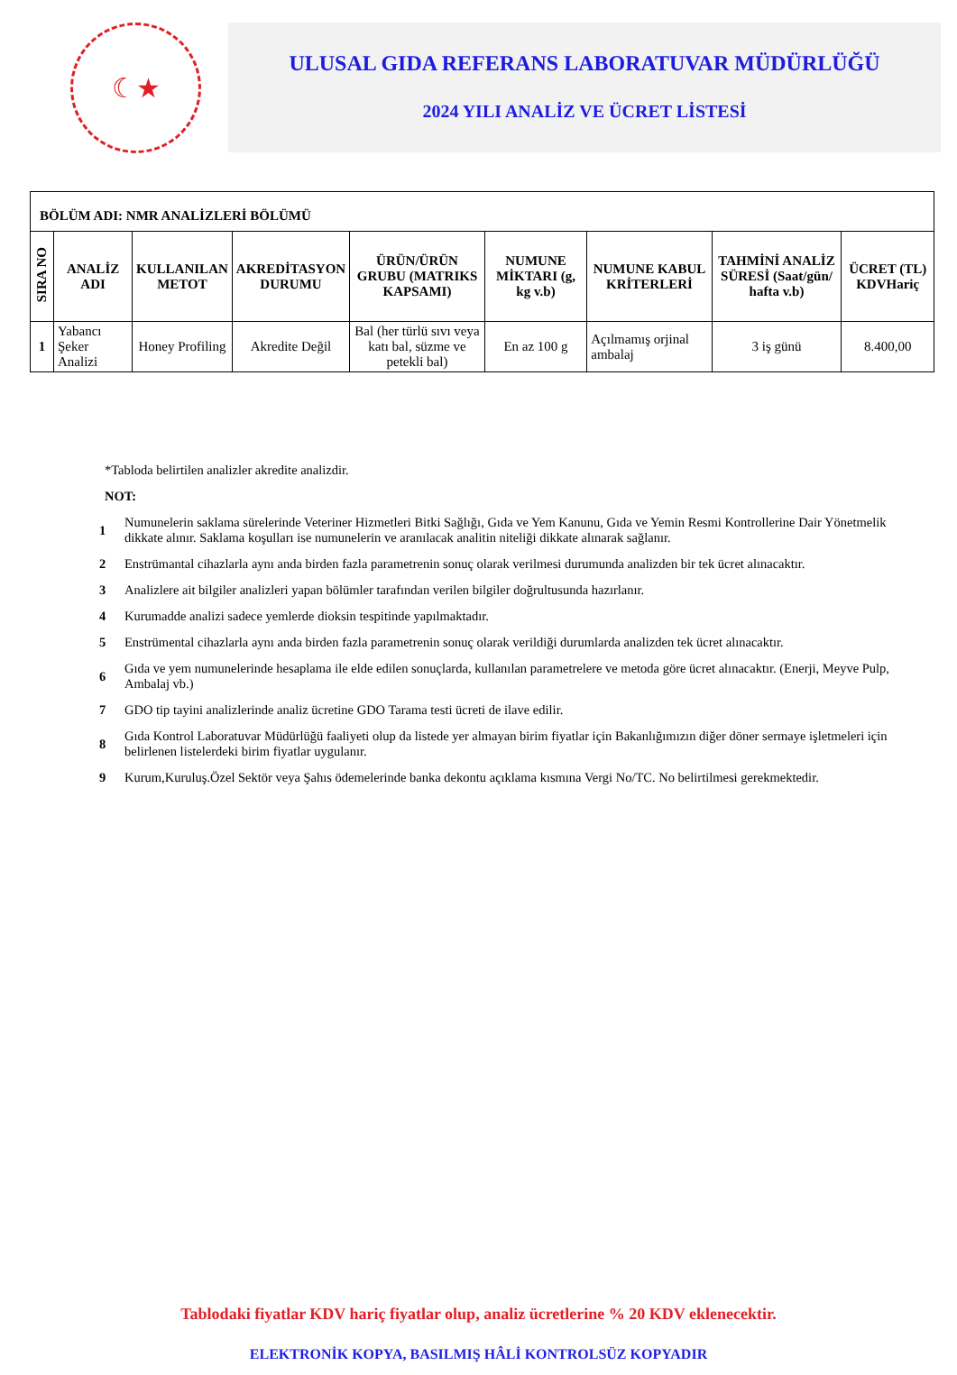☾★
ULUSAL GIDA REFERANS LABORATUVAR MÜDÜRLÜĞÜ
2024 YILI ANALİZ VE ÜCRET LİSTESİ
| BÖLÜM ADI: NMR ANALİZLERİ BÖLÜMÜ | | | | | | | | |
| SIRA NO | ANALİZ ADI | KULLANILAN METOT | AKREDİTASYON DURUMU | ÜRÜN/ÜRÜN GRUBU (MATRIKS KAPSAMI) | NUMUNE MİKTARI (g, kg v.b) | NUMUNE KABUL KRİTERLERİ | TAHMİNİ ANALİZ SÜRESİ (Saat/gün/ hafta v.b) | ÜCRET (TL) KDVHariç |
| 1 | Yabancı Şeker Analizi | Honey Profiling | Akredite Değil | Bal (her türlü sıvı veya katı bal, süzme ve petekli bal) | En az 100 g | Açılmamış orjinal ambalaj | 3 iş günü | 8.400,00 |
*Tabloda belirtilen analizler akredite analizdir.
NOT:
1 Numunelerin saklama sürelerinde Veteriner Hizmetleri Bitki Sağlığı, Gıda ve Yem Kanunu, Gıda ve Yemin Resmi Kontrollerine Dair Yönetmelik dikkate alınır. Saklama koşulları ise numunelerin ve aranılacak analitin niteliği dikkate alınarak sağlanır.
2 Enstrümantal cihazlarla aynı anda birden fazla parametrenin sonuç olarak verilmesi durumunda analizden bir tek ücret alınacaktır.
3 Analizlere ait bilgiler analizleri yapan bölümler tarafından verilen bilgiler doğrultusunda hazırlanır.
4 Kurumadde analizi sadece yemlerde dioksin tespitinde yapılmaktadır.
5 Enstrümental cihazlarla aynı anda birden fazla parametrenin sonuç olarak verildiği durumlarda analizden tek ücret alınacaktır.
6 Gıda ve yem numunelerinde hesaplama ile elde edilen sonuçlarda, kullanılan parametrelere ve metoda göre ücret alınacaktır. (Enerji, Meyve Pulp, Ambalaj vb.)
7 GDO tip tayini analizlerinde analiz ücretine GDO Tarama testi ücreti de ilave edilir.
8 Gıda Kontrol Laboratuvar Müdürlüğü faaliyeti olup da listede yer almayan birim fiyatlar için Bakanlığımızın diğer döner sermaye işletmeleri için belirlenen listelerdeki birim fiyatlar uygulanır.
9 Kurum,Kuruluş.Özel Sektör veya Şahıs ödemelerinde banka dekontu açıklama kısmına Vergi No/TC. No belirtilmesi gerekmektedir.
Tablodaki fiyatlar KDV hariç fiyatlar olup, analiz ücretlerine % 20 KDV eklenecektir.
ELEKTRONİK KOPYA, BASILMIŞ HÂLİ KONTROLSÜZ KOPYADIR